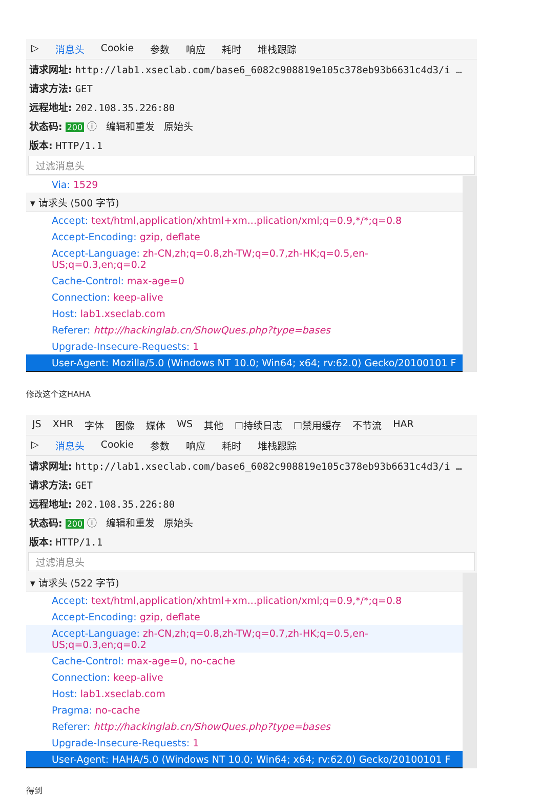▷ 消息头 Cookie 参数 响应 耗时 堆栈跟踪
请求网址: http://lab1.xseclab.com/base6_6082c908819e105c378eb93b6631c4d3/i …
请求方法: GET
远程地址: 202.108.35.226:80
状态码: 200 ⓘ 编辑和重发 原始头
版本: HTTP/1.1
过滤消息头
Via: 1529
▾ 请求头 (500 字节)
Accept: text/html,application/xhtml+xm...plication/xml;q=0.9,*/*;q=0.8
Accept-Encoding: gzip, deflate
Accept-Language: zh-CN,zh;q=0.8,zh-TW;q=0.7,zh-HK;q=0.5,en-US;q=0.3,en;q=0.2
Cache-Control: max-age=0
Connection: keep-alive
Host: lab1.xseclab.com
Referer: http://hackinglab.cn/ShowQues.php?type=bases
Upgrade-Insecure-Requests: 1
User-Agent: Mozilla/5.0 (Windows NT 10.0; Win64; x64; rv:62.0) Gecko/20100101 F
修改这个这HAHA
JS XHR 字体 图像 媒体 WS 其他 ☐持续日志 ☐禁用缓存 不节流 HAR
▷ 消息头 Cookie 参数 响应 耗时 堆栈跟踪
请求网址: http://lab1.xseclab.com/base6_6082c908819e105c378eb93b6631c4d3/i …
请求方法: GET
远程地址: 202.108.35.226:80
状态码: 200 ⓘ 编辑和重发 原始头
版本: HTTP/1.1
过滤消息头
▾ 请求头 (522 字节)
Accept: text/html,application/xhtml+xm...plication/xml;q=0.9,*/*;q=0.8
Accept-Encoding: gzip, deflate
Accept-Language: zh-CN,zh;q=0.8,zh-TW;q=0.7,zh-HK;q=0.5,en-US;q=0.3,en;q=0.2
Cache-Control: max-age=0, no-cache
Connection: keep-alive
Host: lab1.xseclab.com
Pragma: no-cache
Referer: http://hackinglab.cn/ShowQues.php?type=bases
Upgrade-Insecure-Requests: 1
User-Agent: HAHA/5.0 (Windows NT 10.0; Win64; x64; rv:62.0) Gecko/20100101 F
得到